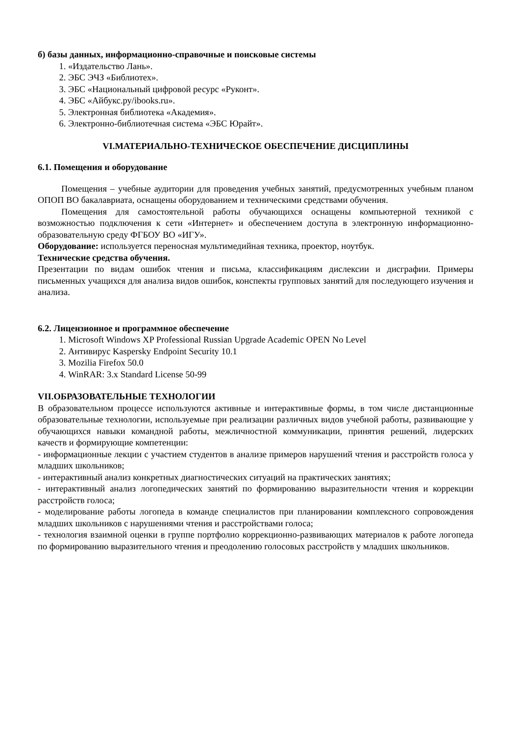б) базы данных, информационно-справочные и поисковые системы
1. «Издательство Лань».
2. ЭБС ЭЧЗ «Библиотех».
3. ЭБС «Национальный цифровой ресурс «Руконт».
4. ЭБС «Айбукс.ру/ibooks.ru».
5. Электронная библиотека «Академия».
6. Электронно-библиотечная система «ЭБС Юрайт».
VI.МАТЕРИАЛЬНО-ТЕХНИЧЕСКОЕ ОБЕСПЕЧЕНИЕ ДИСЦИПЛИНЫ
6.1. Помещения и оборудование
Помещения – учебные аудитории для проведения учебных занятий, предусмотренных учебным планом ОПОП ВО бакалавриата, оснащены оборудованием и техническими средствами обучения.
Помещения для самостоятельной работы обучающихся оснащены компьютерной техникой с возможностью подключения к сети «Интернет» и обеспечением доступа в электронную информационно-образовательную среду ФГБОУ ВО «ИГУ».
Оборудование: используется переносная мультимедийная техника, проектор, ноутбук.
Технические средства обучения.
Презентации по видам ошибок чтения и письма, классификациям дислексии и дисграфии. Примеры письменных учащихся для анализа видов ошибок, конспекты групповых занятий для последующего изучения и анализа.
6.2. Лицензионное и программное обеспечение
1. Microsoft Windows XP Professional Russian Upgrade Academic OPEN No Level
2. Антивирус Kaspersky Endpoint Security 10.1
3. Mozilia Firefox 50.0
4. WinRAR: 3.x Standard License 50-99
VII.ОБРАЗОВАТЕЛЬНЫЕ ТЕХНОЛОГИИ
В образовательном процессе используются активные и интерактивные формы, в том числе дистанционные образовательные технологии, используемые при реализации различных видов учебной работы, развивающие у обучающихся навыки командной работы, межличностной коммуникации, принятия решений, лидерских качеств и формирующие компетенции:
- информационные лекции с участием студентов в анализе примеров нарушений чтения и расстройств голоса у младших школьников;
- интерактивный анализ конкретных диагностических ситуаций на практических занятиях;
- интерактивный анализ логопедических занятий по формированию выразительности чтения и коррекции расстройств голоса;
- моделирование работы логопеда в команде специалистов при планировании комплексного сопровождения младших школьников с нарушениями чтения и расстройствами голоса;
- технология взаимной оценки в группе портфолио коррекционно-развивающих материалов к работе логопеда по формированию выразительного чтения и преодолению голосовых расстройств у младших школьников.